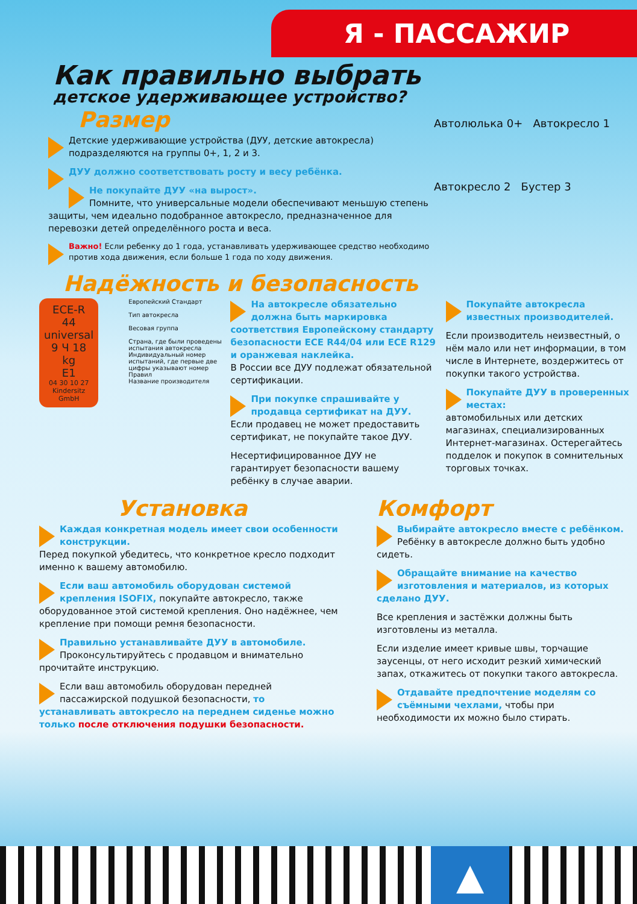Я - ПАССАЖИР
Как правильно выбрать
детское удерживающее устройство?
Размер
Детские удерживающие устройства (ДУУ, детские автокресла) подразделяются на группы 0+, 1, 2 и 3.
ДУУ должно соответствовать росту и весу ребёнка.
Не покупайте ДУУ «на вырост».
Помните, что универсальные модели обеспечивают меньшую степень защиты, чем идеально подобранное автокресло, предназначенное для перевозки детей определённого роста и веса.
Важно! Если ребенку до 1 года, устанавливать удерживающее средство необходимо против хода движения, если больше 1 года по ходу движения.
Автолюлька 0+ Автокресло 1
Автокресло 2 Бустер 3
Надёжность и безопасность
ECE-R 44
universal
9 Ч 18 kg
E1
04 30 10 27
Kindersitz GmbH
Европейский Стандарт
Тип автокресла
Весовая группа
Страна, где были проведены испытания автокресла
Индивидуальный номер испытаний, где первые две цифры указывают номер Правил
Название производителя
На автокресле обязательно должна быть маркировка соответствия Европейскому стандарту безопасности ECE R44/04 или ECE R129 и оранжевая наклейка.
В России все ДУУ подлежат обязательной сертификации.
При покупке спрашивайте у продавца сертификат на ДУУ.
Если продавец не может предоставить сертификат, не покупайте такое ДУУ.
Несертифицированное ДУУ не гарантирует безопасности вашему ребёнку в случае аварии.
Покупайте автокресла известных производителей.
Если производитель неизвестный, о нём мало или нет информации, в том числе в Интернете, воздержитесь от покупки такого устройства.
Покупайте ДУУ в проверенных местах:
автомобильных или детских магазинах, специализированных Интернет-магазинах. Остерегайтесь подделок и покупок в сомнительных торговых точках.
Установка
Каждая конкретная модель имеет свои особенности конструкции.
Перед покупкой убедитесь, что конкретное кресло подходит именно к вашему автомобилю.
Если ваш автомобиль оборудован системой крепления ISOFIX, покупайте автокресло, также оборудованное этой системой крепления. Оно надёжнее, чем крепление при помощи ремня безопасности.
Правильно устанавливайте ДУУ в автомобиле.
Проконсультируйтесь с продавцом и внимательно прочитайте инструкцию.
Если ваш автомобиль оборудован передней пассажирской подушкой безопасности, то устанавливать автокресло на переднем сиденье можно только после отключения подушки безопасности.
Комфорт
Выбирайте автокресло вместе с ребёнком.
Ребёнку в автокресле должно быть удобно сидеть.
Обращайте внимание на качество изготовления и материалов, из которых сделано ДУУ.
Все крепления и застёжки должны быть изготовлены из металла.
Если изделие имеет кривые швы, торчащие заусенцы, от него исходит резкий химический запах, откажитесь от покупки такого автокресла.
Отдавайте предпочтение моделям со съёмными чехлами, чтобы при необходимости их можно было стирать.
▲